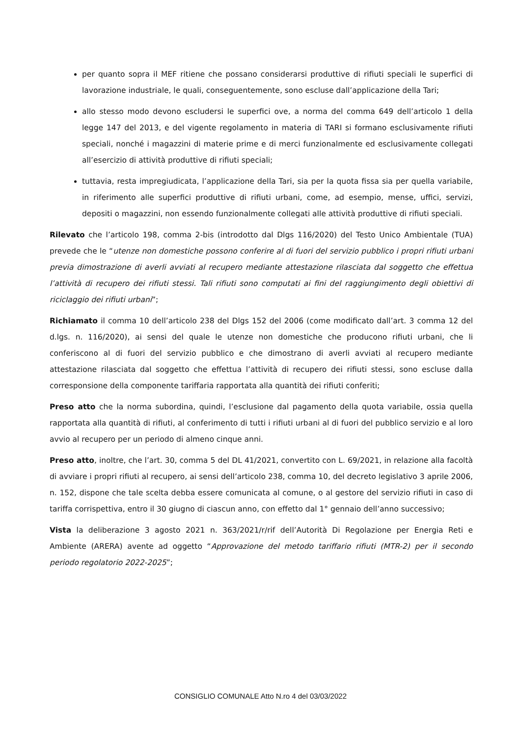per quanto sopra il MEF ritiene che possano considerarsi produttive di rifiuti speciali le superfici di lavorazione industriale, le quali, conseguentemente, sono escluse dall’applicazione della Tari;
allo stesso modo devono escludersi le superfici ove, a norma del comma 649 dell’articolo 1 della legge 147 del 2013, e del vigente regolamento in materia di TARI si formano esclusivamente rifiuti speciali, nonché i magazzini di materie prime e di merci funzionalmente ed esclusivamente collegati all’esercizio di attività produttive di rifiuti speciali;
tuttavia, resta impregiudicata, l’applicazione della Tari, sia per la quota fissa sia per quella variabile, in riferimento alle superfici produttive di rifiuti urbani, come, ad esempio, mense, uffici, servizi, depositi o magazzini, non essendo funzionalmente collegati alle attività produttive di rifiuti speciali.
Rilevato che l’articolo 198, comma 2-bis (introdotto dal Dlgs 116/2020) del Testo Unico Ambientale (TUA) prevede che le “utenze non domestiche possono conferire al di fuori del servizio pubblico i propri rifiuti urbani previa dimostrazione di averli avviati al recupero mediante attestazione rilasciata dal soggetto che effettua l’attività di recupero dei rifiuti stessi. Tali rifiuti sono computati ai fini del raggiungimento degli obiettivi di riciclaggio dei rifiuti urbani”;
Richiamato il comma 10 dell’articolo 238 del Dlgs 152 del 2006 (come modificato dall’art. 3 comma 12 del d.lgs. n. 116/2020), ai sensi del quale le utenze non domestiche che producono rifiuti urbani, che li conferiscono al di fuori del servizio pubblico e che dimostrano di averli avviati al recupero mediante attestazione rilasciata dal soggetto che effettua l’attività di recupero dei rifiuti stessi, sono escluse dalla corresponsione della componente tariffaria rapportata alla quantità dei rifiuti conferiti;
Preso atto che la norma subordina, quindi, l’esclusione dal pagamento della quota variabile, ossia quella rapportata alla quantità di rifiuti, al conferimento di tutti i rifiuti urbani al di fuori del pubblico servizio e al loro avvio al recupero per un periodo di almeno cinque anni.
Preso atto, inoltre, che l’art. 30, comma 5 del DL 41/2021, convertito con L. 69/2021, in relazione alla facoltà di avviare i propri rifiuti al recupero, ai sensi dell’articolo 238, comma 10, del decreto legislativo 3 aprile 2006, n. 152, dispone che tale scelta debba essere comunicata al comune, o al gestore del servizio rifiuti in caso di tariffa corrispettiva, entro il 30 giugno di ciascun anno, con effetto dal 1° gennaio dell’anno successivo;
Vista la deliberazione 3 agosto 2021 n. 363/2021/r/rif dell’Autorità Di Regolazione per Energia Reti e Ambiente (ARERA) avente ad oggetto “Approvazione del metodo tariffario rifiuti (MTR-2) per il secondo periodo regolatorio 2022-2025”;
CONSIGLIO COMUNALE Atto N.ro 4 del 03/03/2022